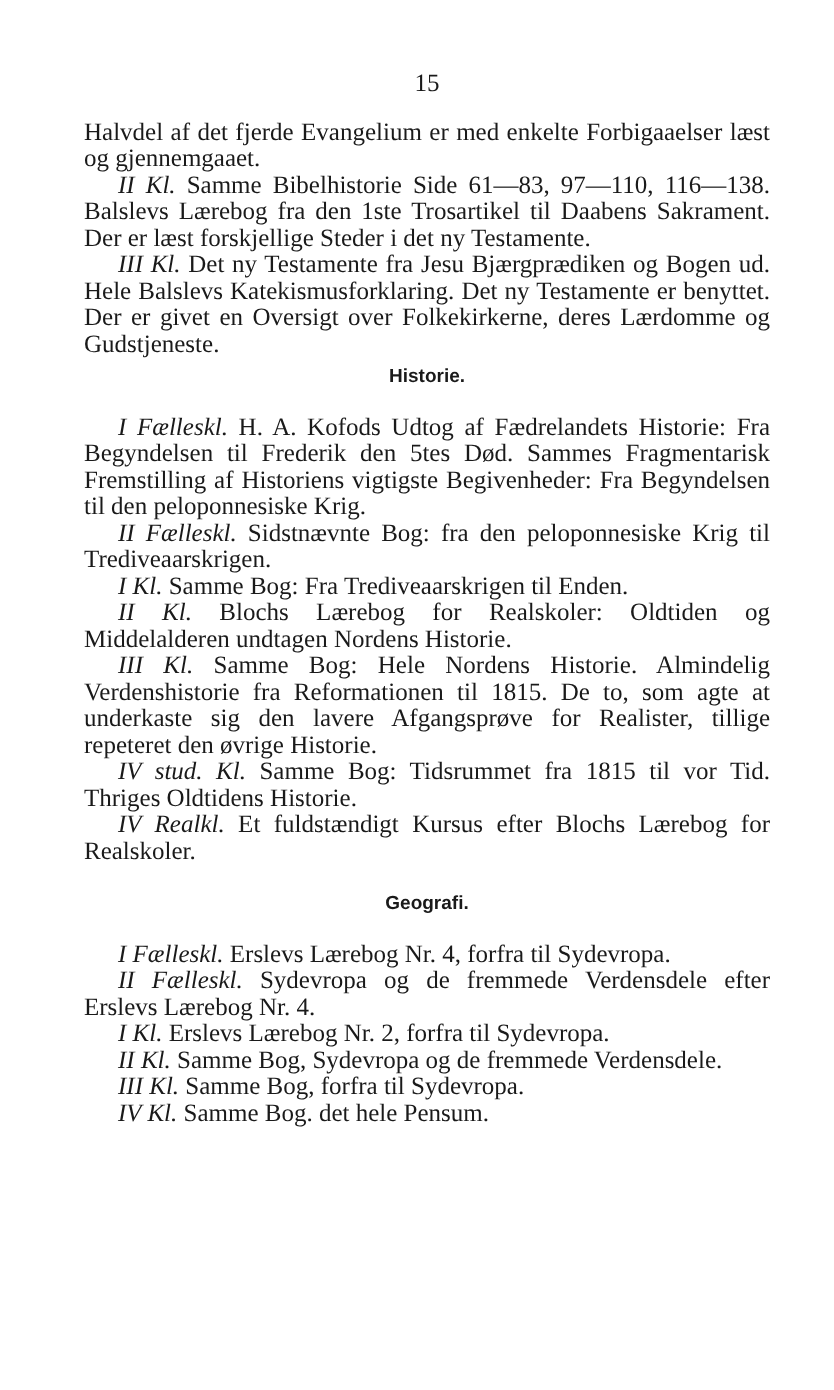15
Halvdel af det fjerde Evangelium er med enkelte Forbigaaelser læst og gjennemgaaet.
II Kl. Samme Bibelhistorie Side 61—83, 97—110, 116—138. Balslevs Lærebog fra den 1ste Trosartikel til Daabens Sakrament. Der er læst forskjellige Steder i det ny Testamente.
III Kl. Det ny Testamente fra Jesu Bjærgprædiken og Bogen ud. Hele Balslevs Katekismusforklaring. Det ny Testamente er benyttet. Der er givet en Oversigt over Folkekirkerne, deres Lærdomme og Gudstjeneste.
Historie.
I Fælleskl. H. A. Kofods Udtog af Fædrelandets Historie: Fra Begyndelsen til Frederik den 5tes Død. Sammes Fragmentarisk Fremstilling af Historiens vigtigste Begivenheder: Fra Begyndelsen til den peloponnesiske Krig.
II Fælleskl. Sidstnævnte Bog: fra den peloponnesiske Krig til Trediveaarskrigen.
I Kl. Samme Bog: Fra Trediveaarskrigen til Enden.
II Kl. Blochs Lærebog for Realskoler: Oldtiden og Middelalderen undtagen Nordens Historie.
III Kl. Samme Bog: Hele Nordens Historie. Almindelig Verdenshistorie fra Reformationen til 1815. De to, som agte at underkaste sig den lavere Afgangsprøve for Realister, tillige repeteret den øvrige Historie.
IV stud. Kl. Samme Bog: Tidsrummet fra 1815 til vor Tid. Thriges Oldtidens Historie.
IV Realkl. Et fuldstændigt Kursus efter Blochs Lærebog for Realskoler.
Geografi.
I Fælleskl. Erslevs Lærebog Nr. 4, forfra til Sydevropa.
II Fælleskl. Sydevropa og de fremmede Verdensdele efter Erslevs Lærebog Nr. 4.
I Kl. Erslevs Lærebog Nr. 2, forfra til Sydevropa.
II Kl. Samme Bog, Sydevropa og de fremmede Verdensdele.
III Kl. Samme Bog, forfra til Sydevropa.
IV Kl. Samme Bog. det hele Pensum.